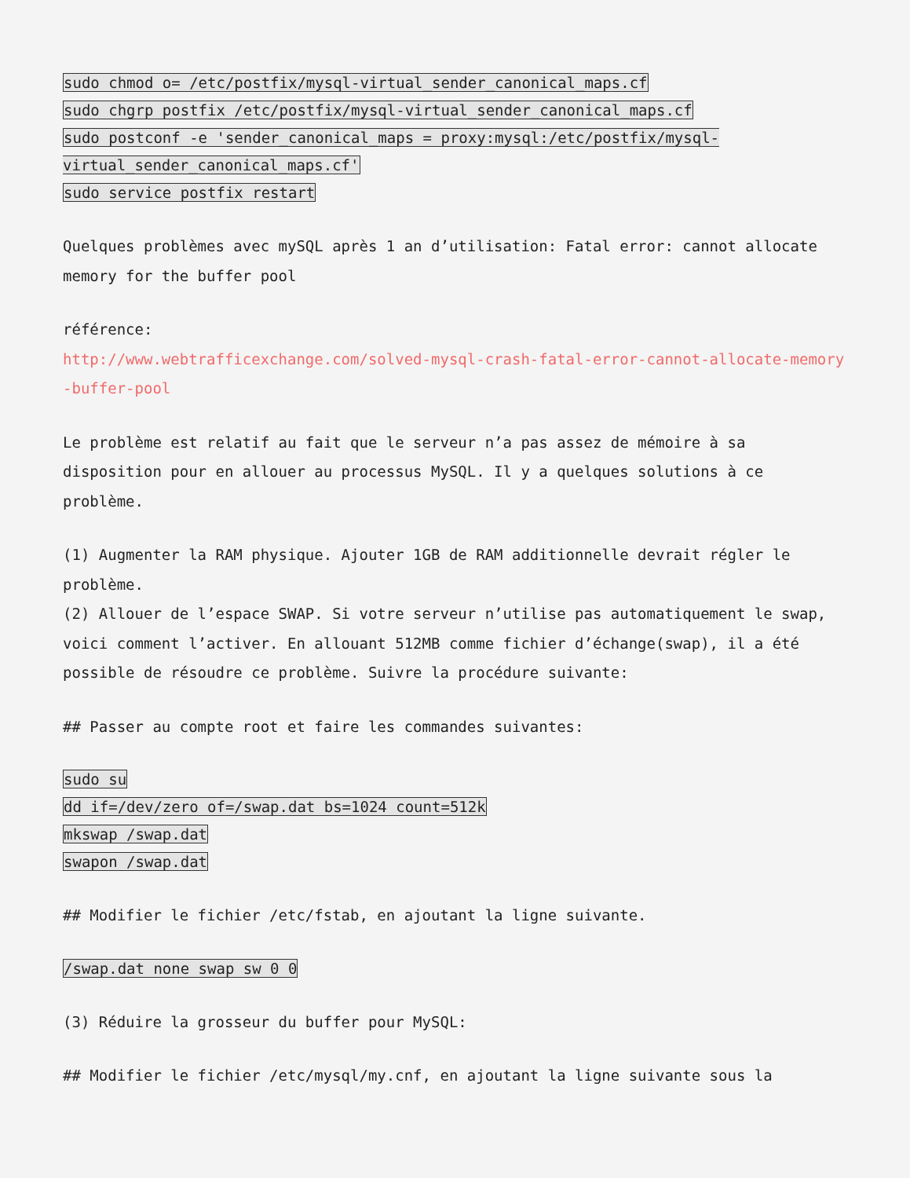sudo chmod o= /etc/postfix/mysql-virtual_sender_canonical_maps.cf
sudo chgrp postfix /etc/postfix/mysql-virtual_sender_canonical_maps.cf
sudo postconf -e 'sender_canonical_maps = proxy:mysql:/etc/postfix/mysql-virtual_sender_canonical_maps.cf'
sudo service postfix restart
Quelques problèmes avec mySQL après 1 an d’utilisation: Fatal error: cannot allocate memory for the buffer pool
référence:
http://www.webtrafficexchange.com/solved-mysql-crash-fatal-error-cannot-allocate-memory-buffer-pool
Le problème est relatif au fait que le serveur n’a pas assez de mémoire à sa disposition pour en allouer au processus MySQL. Il y a quelques solutions à ce problème.
(1) Augmenter la RAM physique. Ajouter 1GB de RAM additionnelle devrait régler le problème.
(2) Allouer de l’espace SWAP. Si votre serveur n’utilise pas automatiquement le swap, voici comment l’activer. En allouant 512MB comme fichier d’échange(swap), il a été possible de résoudre ce problème. Suivre la procédure suivante:
## Passer au compte root et faire les commandes suivantes:
sudo su
dd if=/dev/zero of=/swap.dat bs=1024 count=512k
mkswap /swap.dat
swapon /swap.dat
## Modifier le fichier /etc/fstab, en ajoutant la ligne suivante.
/swap.dat none swap sw 0 0
(3) Réduire la grosseur du buffer pour MySQL:
## Modifier le fichier /etc/mysql/my.cnf, en ajoutant la ligne suivante sous la